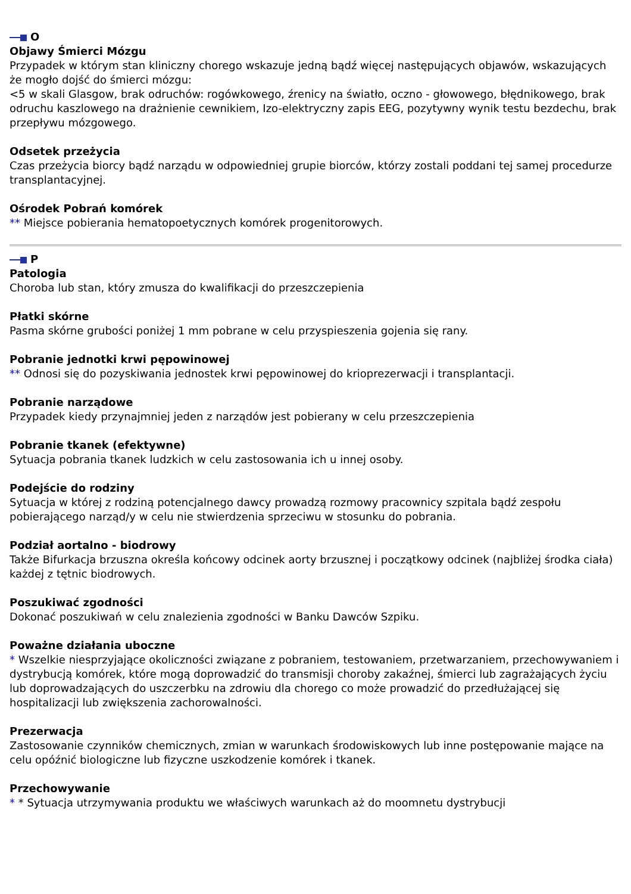O
Objawy Śmierci Mózgu
Przypadek w którym stan kliniczny chorego wskazuje jedną bądź więcej następujących objawów, wskazujących że mogło dojść do śmierci mózgu:
<5 w skali Glasgow, brak odruchów: rogówkowego, źrenicy na światło, oczno - głowowego, błędnikowego, brak odruchu kaszlowego na drażnienie cewnikiem, Izo-elektryczny zapis EEG, pozytywny wynik testu bezdechu, brak przepływu mózgowego.
Odsetek przeżycia
Czas przeżycia biorcy bądź narządu w odpowiedniej grupie biorców, którzy zostali poddani tej samej procedurze transplantacyjnej.
Ośrodek Pobrań komórek
** Miejsce pobierania hematopoetycznych komórek progenitorowych.
P
Patologia
Choroba lub stan, który zmusza do kwalifikacji do przeszczepienia
Płatki skórne
Pasma skórne grubości poniżej 1 mm pobrane w celu przyspieszenia gojenia się rany.
Pobranie jednotki krwi pępowinowej
** Odnosi się do pozyskiwania jednostek krwi pępowinowej do krioprezerwacji i transplantacji.
Pobranie narządowe
Przypadek kiedy przynajmniej jeden z narządów jest pobierany w celu przeszczepienia
Pobranie tkanek (efektywne)
Sytuacja pobrania tkanek ludzkich w celu zastosowania ich u innej osoby.
Podejście do rodziny
Sytuacja w której z rodziną potencjalnego dawcy prowadzą rozmowy pracownicy szpitala bądź zespołu pobierającego narząd/y w celu nie stwierdzenia sprzeciwu w stosunku do pobrania.
Podział aortalno - biodrowy
Także Bifurkacja brzuszna określa końcowy odcinek aorty brzusznej i początkowy odcinek (najbliżej środka ciała) każdej z tętnic biodrowych.
Poszukiwać zgodności
Dokonać poszukiwań w celu znalezienia zgodności w Banku Dawców Szpiku.
Poważne działania uboczne
* Wszelkie niesprzyjające okoliczności związane z pobraniem, testowaniem, przetwarzaniem, przechowywaniem i dystrybucją komórek, które mogą doprowadzić do transmisji choroby zakaźnej, śmierci lub zagrażających życiu lub doprowadzających do uszczerbku na zdrowiu dla chorego co może prowadzić do przedłużającej się hospitalizacji lub zwiększenia zachorowalności.
Prezerwacja
Zastosowanie czynników chemicznych, zmian w warunkach środowiskowych lub inne postępowanie mające na celu opóźnić biologiczne lub fizyczne uszkodzenie komórek i tkanek.
Przechowywanie
* * Sytuacja utrzymywania produktu we właściwych warunkach aż do moomnetu dystrybucji